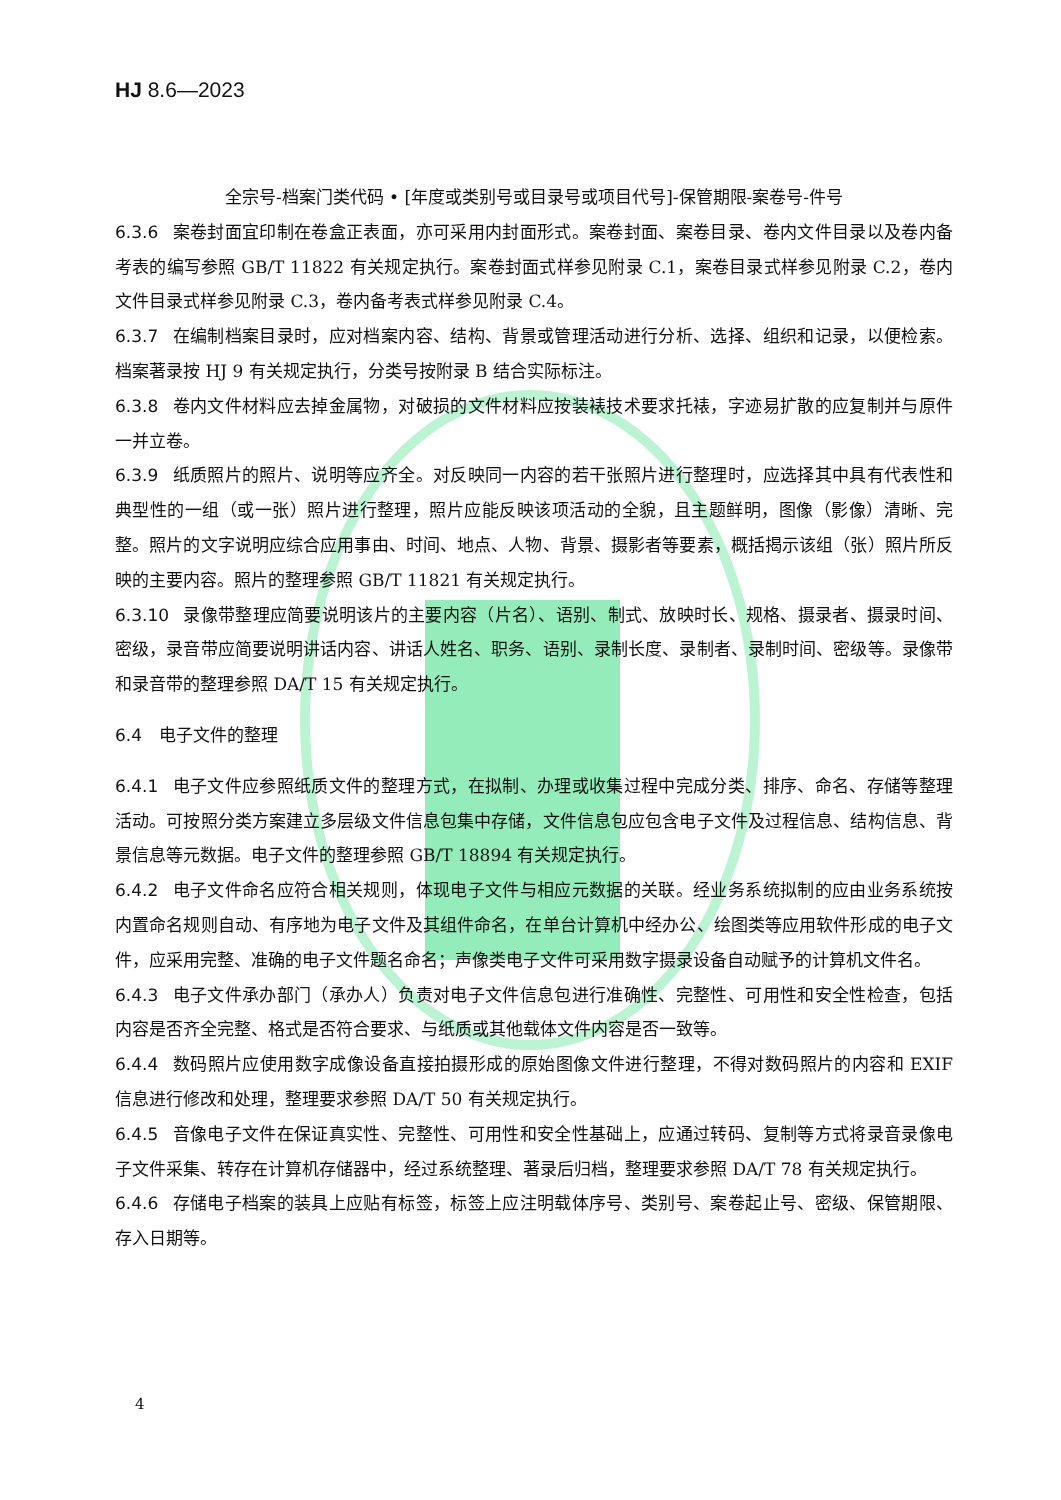HJ 8.6—2023
全宗号-档案门类代码 • [年度或类别号或目录号或项目代号]-保管期限-案卷号-件号
6.3.6 案卷封面宜印制在卷盒正表面，亦可采用内封面形式。案卷封面、案卷目录、卷内文件目录以及卷内备考表的编写参照 GB/T 11822 有关规定执行。案卷封面式样参见附录 C.1，案卷目录式样参见附录 C.2，卷内文件目录式样参见附录 C.3，卷内备考表式样参见附录 C.4。
6.3.7 在编制档案目录时，应对档案内容、结构、背景或管理活动进行分析、选择、组织和记录，以便检索。档案著录按 HJ 9 有关规定执行，分类号按附录 B 结合实际标注。
6.3.8 卷内文件材料应去掉金属物，对破损的文件材料应按装裱技术要求托裱，字迹易扩散的应复制并与原件一并立卷。
6.3.9 纸质照片的照片、说明等应齐全。对反映同一内容的若干张照片进行整理时，应选择其中具有代表性和典型性的一组（或一张）照片进行整理，照片应能反映该项活动的全貌，且主题鲜明，图像（影像）清晰、完整。照片的文字说明应综合应用事由、时间、地点、人物、背景、摄影者等要素，概括揭示该组（张）照片所反映的主要内容。照片的整理参照 GB/T 11821 有关规定执行。
6.3.10 录像带整理应简要说明该片的主要内容（片名）、语别、制式、放映时长、规格、摄录者、摄录时间、密级，录音带应简要说明讲话内容、讲话人姓名、职务、语别、录制长度、录制者、录制时间、密级等。录像带和录音带的整理参照 DA/T 15 有关规定执行。
6.4　电子文件的整理
6.4.1 电子文件应参照纸质文件的整理方式，在拟制、办理或收集过程中完成分类、排序、命名、存储等整理活动。可按照分类方案建立多层级文件信息包集中存储，文件信息包应包含电子文件及过程信息、结构信息、背景信息等元数据。电子文件的整理参照 GB/T 18894 有关规定执行。
6.4.2 电子文件命名应符合相关规则，体现电子文件与相应元数据的关联。经业务系统拟制的应由业务系统按内置命名规则自动、有序地为电子文件及其组件命名，在单台计算机中经办公、绘图类等应用软件形成的电子文件，应采用完整、准确的电子文件题名命名；声像类电子文件可采用数字摄录设备自动赋予的计算机文件名。
6.4.3 电子文件承办部门（承办人）负责对电子文件信息包进行准确性、完整性、可用性和安全性检查，包括内容是否齐全完整、格式是否符合要求、与纸质或其他载体文件内容是否一致等。
6.4.4 数码照片应使用数字成像设备直接拍摄形成的原始图像文件进行整理，不得对数码照片的内容和 EXIF 信息进行修改和处理，整理要求参照 DA/T 50 有关规定执行。
6.4.5 音像电子文件在保证真实性、完整性、可用性和安全性基础上，应通过转码、复制等方式将录音录像电子文件采集、转存在计算机存储器中，经过系统整理、著录后归档，整理要求参照 DA/T 78 有关规定执行。
6.4.6 存储电子档案的装具上应贴有标签，标签上应注明载体序号、类别号、案卷起止号、密级、保管期限、存入日期等。
4